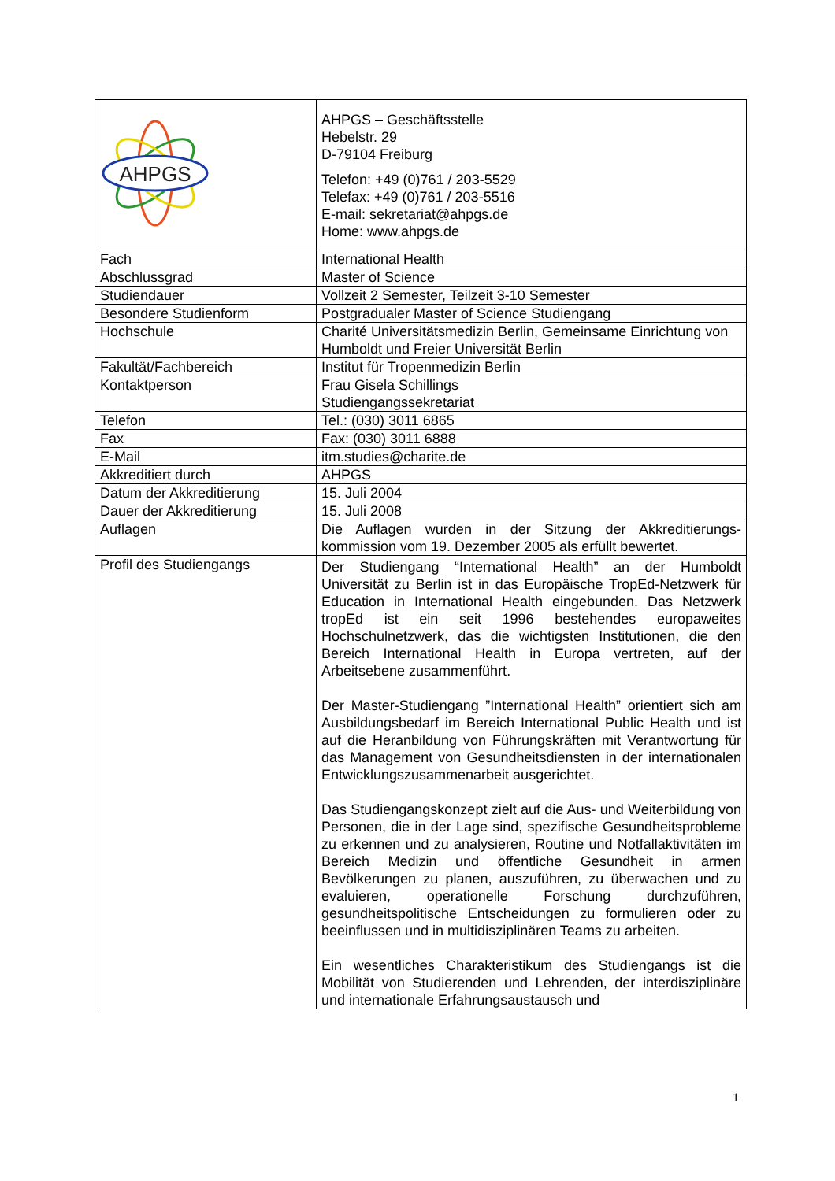| AHPGS | AHPGS – Geschäftsstelle Hebelstr. 29 D-79104 Freiburg Telefon: +49 (0)761 / 203-5529 Telefax: +49 (0)761 / 203-5516 E-mail: sekretariat@ahpgs.de Home: www.ahpgs.de |
| Fach | International Health |
| Abschlussgrad | Master of Science |
| Studiendauer | Vollzeit 2 Semester, Teilzeit 3-10 Semester |
| Besondere Studienform | Postgradualer Master of Science Studiengang |
| Hochschule | Charité Universitätsmedizin Berlin, Gemeinsame Einrichtung von Humboldt und Freier Universität Berlin |
| Fakultät/Fachbereich | Institut für Tropenmedizin Berlin |
| Kontaktperson | Frau Gisela Schillings Studiengangssekretariat |
| Telefon | Tel.: (030) 3011 6865 |
| Fax | Fax: (030) 3011 6888 |
| E-Mail | itm.studies@charite.de |
| Akkreditiert durch | AHPGS |
| Datum der Akkreditierung | 15. Juli 2004 |
| Dauer der Akkreditierung | 15. Juli 2008 |
| Auflagen | Die Auflagen wurden in der Sitzung der Akkreditierungs-kommission vom 19. Dezember 2005 als erfüllt bewertet. |
| Profil des Studiengangs | Der Studiengang “International Health” an der Humboldt Universität zu Berlin ist in das Europäische TropEd-Netzwerk für Education in International Health eingebunden. Das Netzwerk tropEd ist ein seit 1996 bestehendes europaweites Hochschulnetzwerk, das die wichtigsten Institutionen, die den Bereich International Health in Europa vertreten, auf der Arbeitsebene zusammenführt. Der Master-Studiengang ”International Health” orientiert sich am Ausbildungsbedarf im Bereich International Public Health und ist auf die Heranbildung von Führungskräften mit Verantwortung für das Management von Gesundheitsdiensten in der internationalen Entwicklungszusammenarbeit ausgerichtet. Das Studiengangskonzept zielt auf die Aus- und Weiterbildung von Personen, die in der Lage sind, spezifische Gesundheitsprobleme zu erkennen und zu analysieren, Routine und Notfallaktivitäten im Bereich Medizin und öffentliche Gesundheit in armen Bevölkerungen zu planen, auszuführen, zu überwachen und zu evaluieren, operationelle Forschung durchzuführen, gesundheitspolitische Entscheidungen zu formulieren oder zu beeinflussen und in multidisziplinären Teams zu arbeiten. Ein wesentliches Charakteristikum des Studiengangs ist die Mobilität von Studierenden und Lehrenden, der interdisziplinäre und internationale Erfahrungsaustausch und |
1